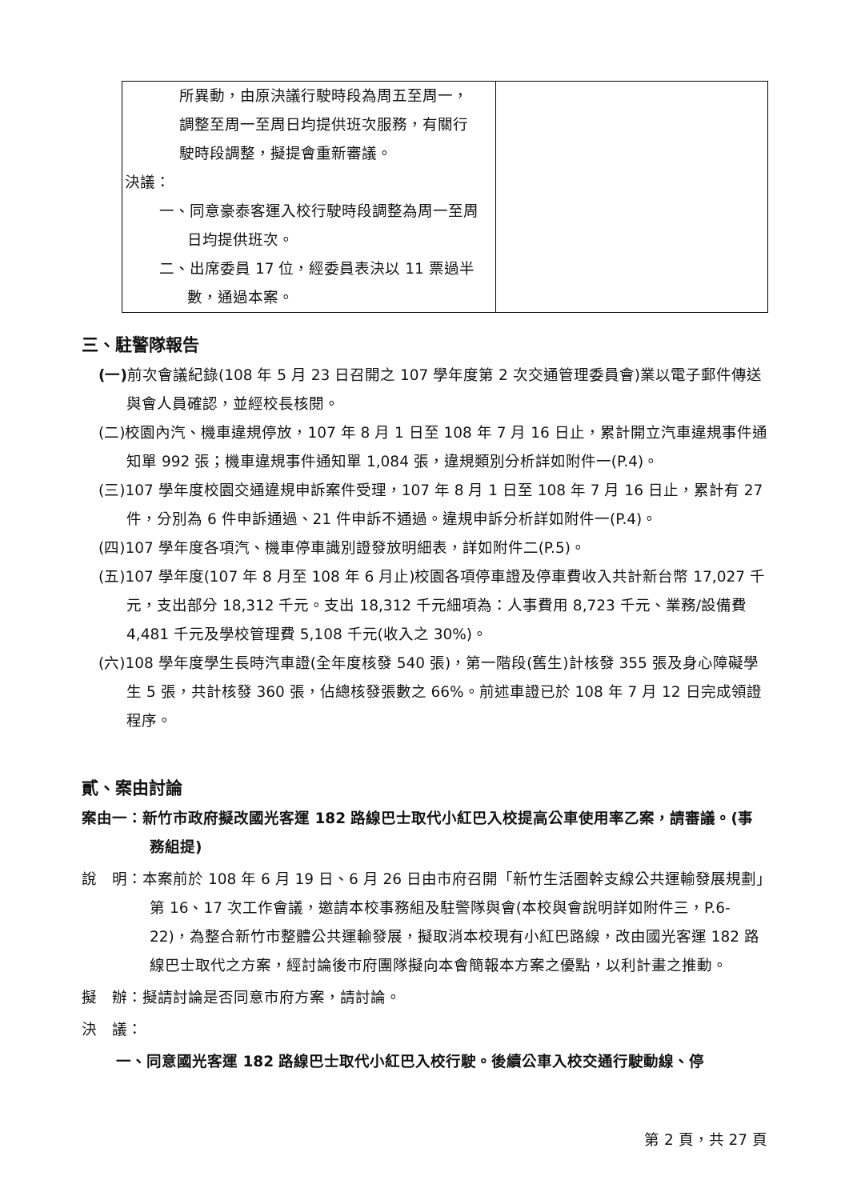| 所異動，由原決議行駛時段為周五至周一， 調整至周一至周日均提供班次服務，有關行 駛時段調整，擬提會重新審議。 決議： 一、同意豪泰客運入校行駛時段調整為周一至周日均提供班次。 二、出席委員 17 位，經委員表決以 11 票過半數，通過本案。 | |
三、駐警隊報告
(一) 前次會議紀錄(108 年 5 月 23 日召開之 107 學年度第 2 次交通管理委員會)業以電子郵件傳送與會人員確認，並經校長核閱。
(二)校園內汽、機車違規停放，107 年 8 月 1 日至 108 年 7 月 16 日止，累計開立汽車違規事件通知單 992 張；機車違規事件通知單 1,084 張，違規類別分析詳如附件一(P.4)。
(三)107 學年度校園交通違規申訴案件受理，107 年 8 月 1 日至 108 年 7 月 16 日止，累計有 27 件，分別為 6 件申訴通過、21 件申訴不通過。違規申訴分析詳如附件一(P.4)。
(四)107 學年度各項汽、機車停車識別證發放明細表，詳如附件二(P.5)。
(五)107 學年度(107 年 8 月至 108 年 6 月止)校園各項停車證及停車費收入共計新台幣 17,027 千元，支出部分 18,312 千元。支出 18,312 千元細項為：人事費用 8,723 千元、業務/設備費 4,481 千元及學校管理費 5,108 千元(收入之 30%)。
(六)108 學年度學生長時汽車證(全年度核發 540 張)，第一階段(舊生)計核發 355 張及身心障礙學生 5 張，共計核發 360 張，佔總核發張數之 66%。前述車證已於 108 年 7 月 12 日完成領證程序。
貳、案由討論
案由一：新竹市政府擬改國光客運 182 路線巴士取代小紅巴入校提高公車使用率乙案，請審議。(事務組提)
說　明：本案前於 108 年 6 月 19 日、6 月 26 日由市府召開「新竹生活圈幹支線公共運輸發展規劃」第 16、17 次工作會議，邀請本校事務組及駐警隊與會(本校與會說明詳如附件三，P.6-22)，為整合新竹市整體公共運輸發展，擬取消本校現有小紅巴路線，改由國光客運 182 路線巴士取代之方案，經討論後市府團隊擬向本會簡報本方案之優點，以利計畫之推動。
擬　辦：擬請討論是否同意市府方案，請討論。
決　議：
一、同意國光客運 182 路線巴士取代小紅巴入校行駛。後續公車入校交通行駛動線、停
第 2 頁，共 27 頁